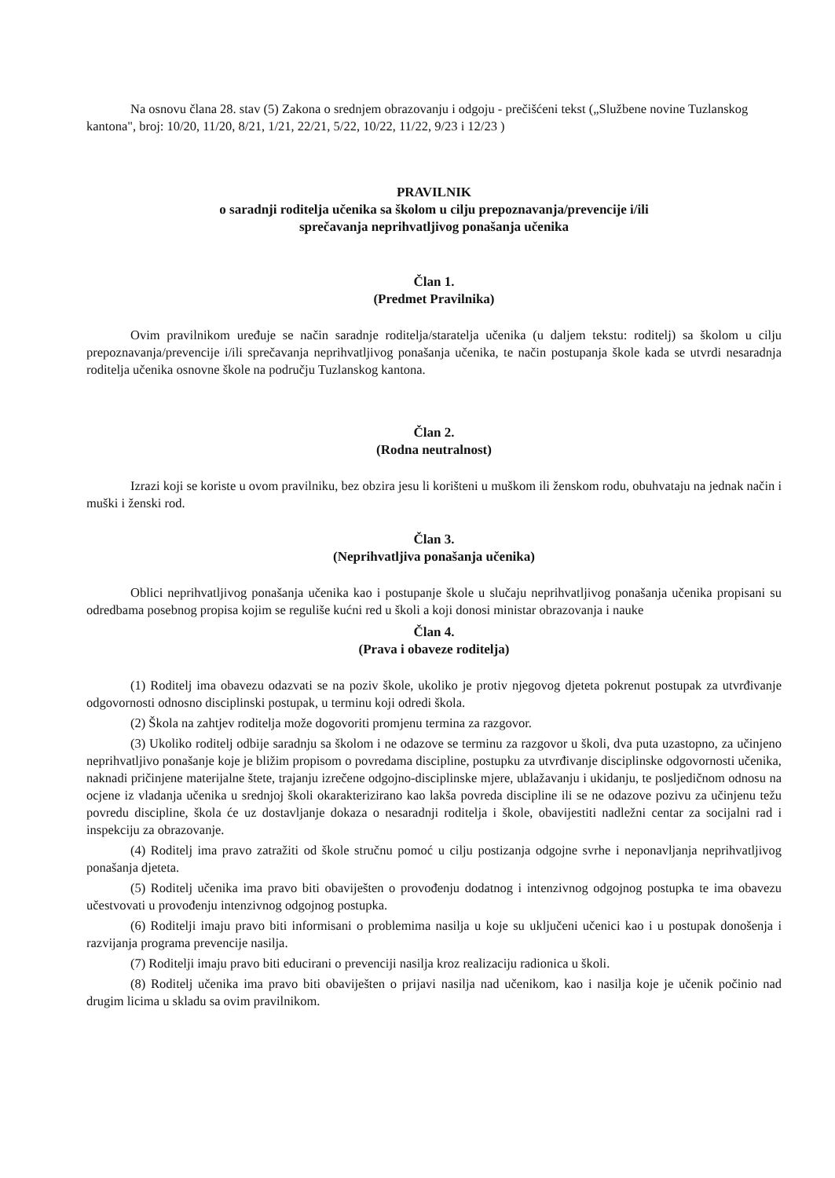Na osnovu člana 28. stav (5) Zakona o srednjem obrazovanju i odgoju - prečišćeni tekst („Službene novine Tuzlanskog kantona", broj: 10/20, 11/20, 8/21, 1/21, 22/21, 5/22, 10/22, 11/22, 9/23 i 12/23 )
PRAVILNIK
o saradnji roditelja učenika sa školom u cilju prepoznavanja/prevencije i/ili
sprečavanja neprihvatljivog ponašanja učenika
Član 1.
(Predmet Pravilnika)
Ovim pravilnikom uređuje se način saradnje roditelja/staratelja učenika (u daljem tekstu: roditelj) sa školom u cilju prepoznavanja/prevencije i/ili sprečavanja neprihvatljivog ponašanja učenika, te način postupanja škole kada se utvrdi nesaradnja roditelja učenika osnovne škole na području Tuzlanskog kantona.
Član 2.
(Rodna neutralnost)
Izrazi koji se koriste u ovom pravilniku, bez obzira jesu li korišteni u muškom ili ženskom rodu, obuhvataju na jednak način i muški i ženski rod.
Član 3.
(Neprihvatljiva ponašanja učenika)
Oblici neprihvatljivog ponašanja učenika kao i postupanje škole u slučaju neprihvatljivog ponašanja učenika propisani su odredbama posebnog propisa kojim se reguliše kućni red u školi a koji donosi ministar obrazovanja i nauke
Član 4.
(Prava i obaveze roditelja)
(1) Roditelj ima obavezu odazvati se na poziv škole, ukoliko je protiv njegovog djeteta pokrenut postupak za utvrđivanje odgovornosti odnosno disciplinski postupak, u terminu koji odredi škola.
(2) Škola na zahtjev roditelja može dogovoriti promjenu termina za razgovor.
(3) Ukoliko roditelj odbije saradnju sa školom i ne odazove se terminu za razgovor u školi, dva puta uzastopno, za učinjeno neprihvatljivo ponašanje koje je bližim propisom o povredama discipline, postupku za utvrđivanje disciplinske odgovornosti učenika, naknadi pričinjene materijalne štete, trajanju izrečene odgojno-disciplinske mjere, ublažavanju i ukidanju, te posljedičnom odnosu na ocjene iz vladanja učenika u srednjoj školi okarakterizirano kao lakša povreda discipline ili se ne odazove pozivu za učinjenu težu povredu discipline, škola će uz dostavljanje dokaza o nesaradnji roditelja i škole, obavijestiti nadležni centar za socijalni rad i inspekciju za obrazovanje.
(4) Roditelj ima pravo zatražiti od škole stručnu pomoć u cilju postizanja odgojne svrhe i neponavljanja neprihvatljivog ponašanja djeteta.
(5) Roditelj učenika ima pravo biti obaviješten o provođenju dodatnog i intenzivnog odgojnog postupka te ima obavezu učestvovati u provođenju intenzivnog odgojnog postupka.
(6) Roditelji imaju pravo biti informisani o problemima nasilja u koje su uključeni učenici kao i u postupak donošenja i razvijanja programa prevencije nasilja.
(7) Roditelji imaju pravo biti educirani o prevenciji nasilja kroz realizaciju radionica u školi.
(8) Roditelj učenika ima pravo biti obaviješten o prijavi nasilja nad učenikom, kao i nasilja koje je učenik počinio nad drugim licima u skladu sa ovim pravilnikom.